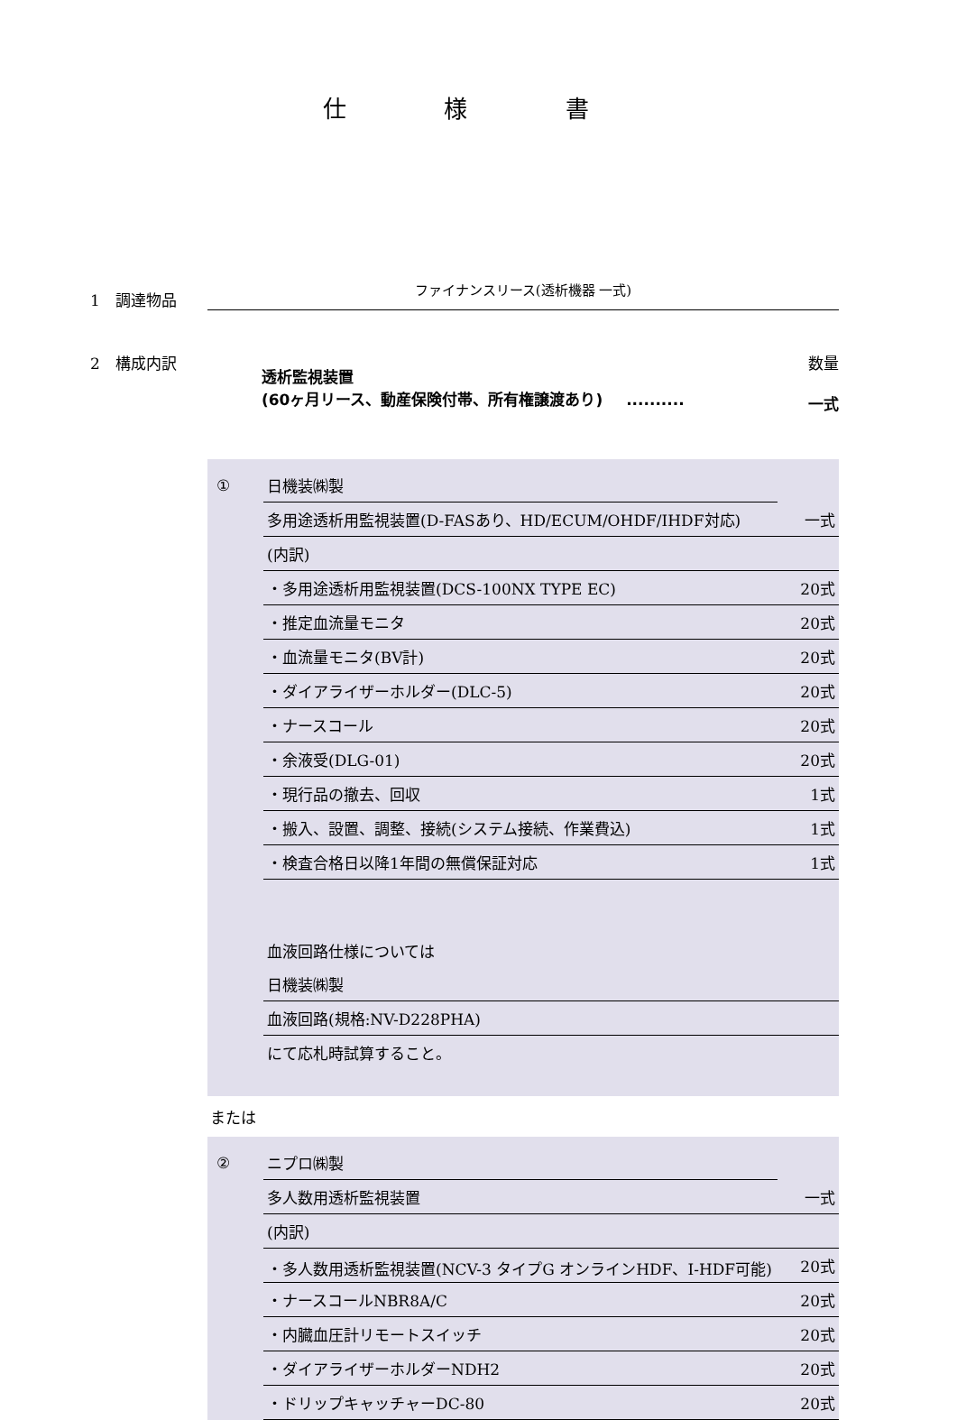仕 様 書
1　調達物品
ファイナンスリース(透析機器 一式)
2　構成内訳
透析監視装置
(60ヶ月リース、動産保険付帯、所有権譲渡あり) ..........
数量
一式
| ① | 日機装㈱製 | |
| | 多用途透析用監視装置(D-FASあり、HD/ECUM/OHDF/IHDF対応) | 一式 |
| | (内訳) | |
| | ・多用途透析用監視装置(DCS-100NX TYPE EC) | 20式 |
| | ・推定血流量モニタ | 20式 |
| | ・血流量モニタ(BV計) | 20式 |
| | ・ダイアライザーホルダー(DLC-5) | 20式 |
| | ・ナースコール | 20式 |
| | ・余液受(DLG-01) | 20式 |
| | ・現行品の撤去、回収 | 1式 |
| | ・搬入、設置、調整、接続(システム接続、作業費込) | 1式 |
| | ・検査合格日以降1年間の無償保証対応 | 1式 |
| | 血液回路仕様については | |
| | 日機装㈱製 | |
| | 血液回路(規格:NV-D228PHA) | |
| | にて応札時試算すること。 | |
または
| ② | ニプロ㈱製 | |
| | 多人数用透析監視装置 | 一式 |
| | (内訳) | |
| | ・多人数用透析監視装置(NCV-3 タイプG オンラインHDF、I-HDF可能) | 20式 |
| | ・ナースコールNBR8A/C | 20式 |
| | ・内臓血圧計リモートスイッチ | 20式 |
| | ・ダイアライザーホルダーNDH2 | 20式 |
| | ・ドリップキャッチャーDC-80 | 20式 |